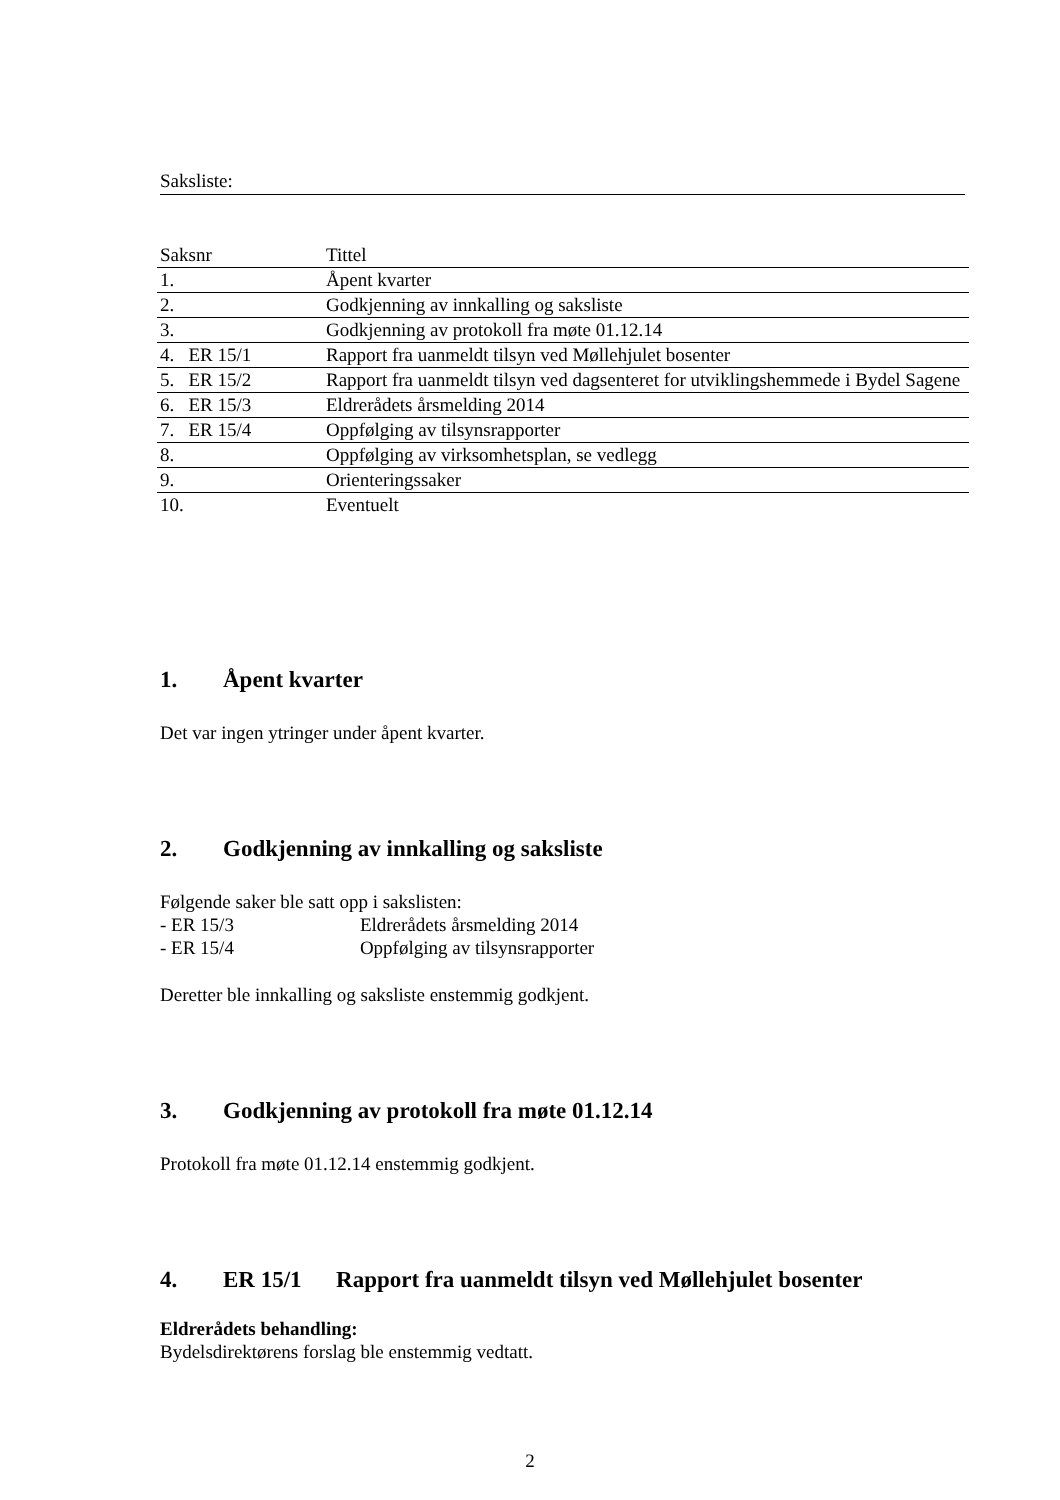Saksliste:
| Saksnr | Tittel |
| --- | --- |
| 1. | Åpent kvarter |
| 2. | Godkjenning av innkalling og saksliste |
| 3. | Godkjenning av protokoll fra møte 01.12.14 |
| 4. ER 15/1 | Rapport fra uanmeldt tilsyn ved Møllehjulet bosenter |
| 5. ER 15/2 | Rapport fra uanmeldt tilsyn ved dagsenteret for utviklingshemmede i Bydel Sagene |
| 6. ER 15/3 | Eldrerådets årsmelding 2014 |
| 7. ER 15/4 | Oppfølging av tilsynsrapporter |
| 8. | Oppfølging av virksomhetsplan, se vedlegg |
| 9. | Orienteringssaker |
| 10. | Eventuelt |
1. Åpent kvarter
Det var ingen ytringer under åpent kvarter.
2. Godkjenning av innkalling og saksliste
Følgende saker ble satt opp i sakslisten:
- ER 15/3 Eldrerådets årsmelding 2014
- ER 15/4 Oppfølging av tilsynsrapporter
Deretter ble innkalling og saksliste enstemmig godkjent.
3. Godkjenning av protokoll fra møte 01.12.14
Protokoll fra møte 01.12.14 enstemmig godkjent.
4. ER 15/1 Rapport fra uanmeldt tilsyn ved Møllehjulet bosenter
Eldrerådets behandling:
Bydelsdirektørens forslag ble enstemmig vedtatt.
2